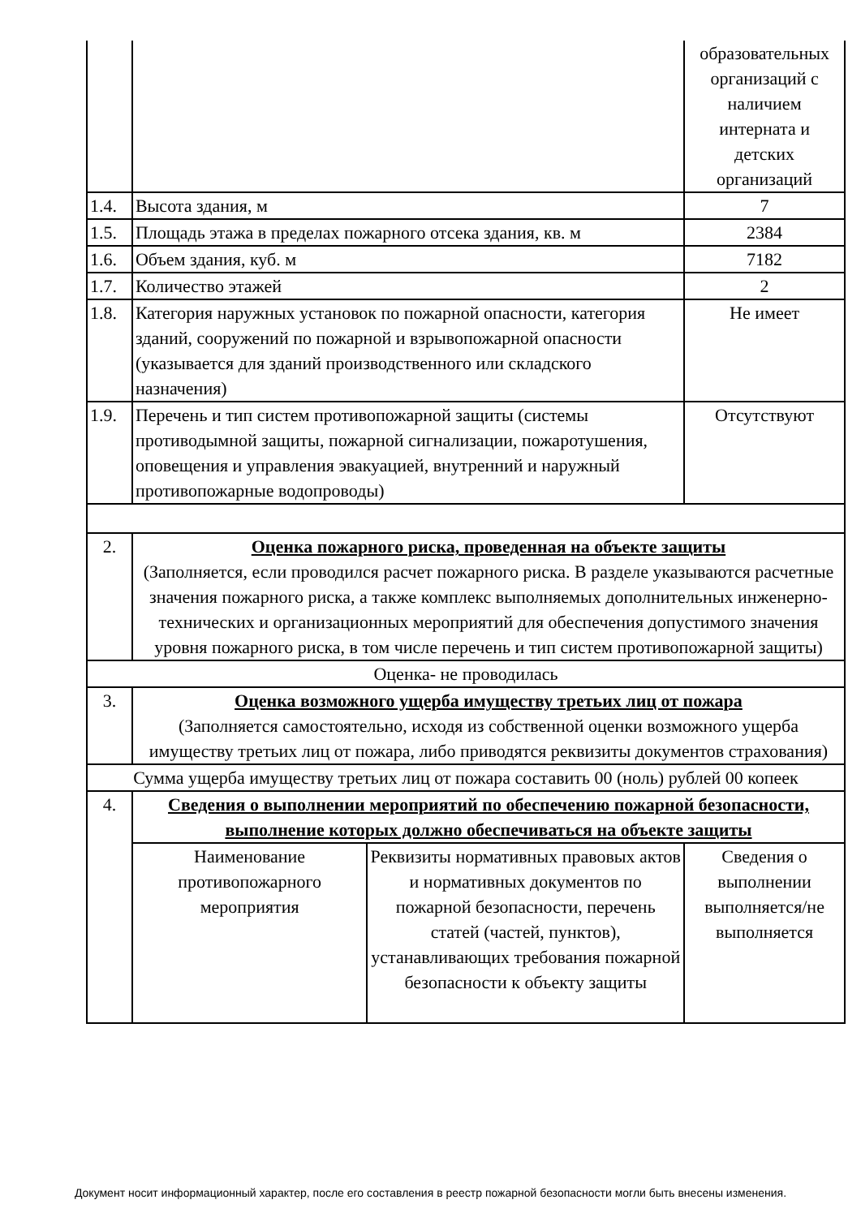| | | | образовательных организаций с наличием интерната и детских организаций |
| 1.4. | Высота здания, м | | 7 |
| 1.5. | Площадь этажа в пределах пожарного отсека здания, кв. м | | 2384 |
| 1.6. | Объем здания, куб. м | | 7182 |
| 1.7. | Количество этажей | | 2 |
| 1.8. | Категория наружных установок по пожарной опасности, категория зданий, сооружений по пожарной и взрывопожарной опасности (указывается для зданий производственного или складского назначения) | | Не имеет |
| 1.9. | Перечень и тип систем противопожарной защиты (системы противодымной защиты, пожарной сигнализации, пожаротушения, оповещения и управления эвакуацией, внутренний и наружный противопожарные водопроводы) | | Отсутствуют |
| 2. | Оценка пожарного риска, проведенная на объекте защиты (Заполняется, если проводился расчет пожарного риска. В разделе указываются расчетные значения пожарного риска, а также комплекс выполняемых дополнительных инженерно-технических и организационных мероприятий для обеспечения допустимого значения уровня пожарного риска, в том числе перечень и тип систем противопожарной защиты) | | |
| Оценка- не проводилась | | | |
| 3. | Оценка возможного ущерба имуществу третьих лиц от пожара (Заполняется самостоятельно, исходя из собственной оценки возможного ущерба имуществу третьих лиц от пожара, либо приводятся реквизиты документов страхования) | | |
| Сумма ущерба имуществу третьих лиц от пожара составить 00 (ноль) рублей 00 копеек | | | |
| 4. | Сведения о выполнении мероприятий по обеспечению пожарной безопасности, выполнение которых должно обеспечиваться на объекте защиты | | |
| | Наименование противопожарного мероприятия | Реквизиты нормативных правовых актов и нормативных документов по пожарной безопасности, перечень статей (частей, пунктов), устанавливающих требования пожарной безопасности к объекту защиты | Сведения о выполнении выполняется/не выполняется |
Документ носит информационный характер, после его составления в реестр пожарной безопасности могли быть внесены изменения.